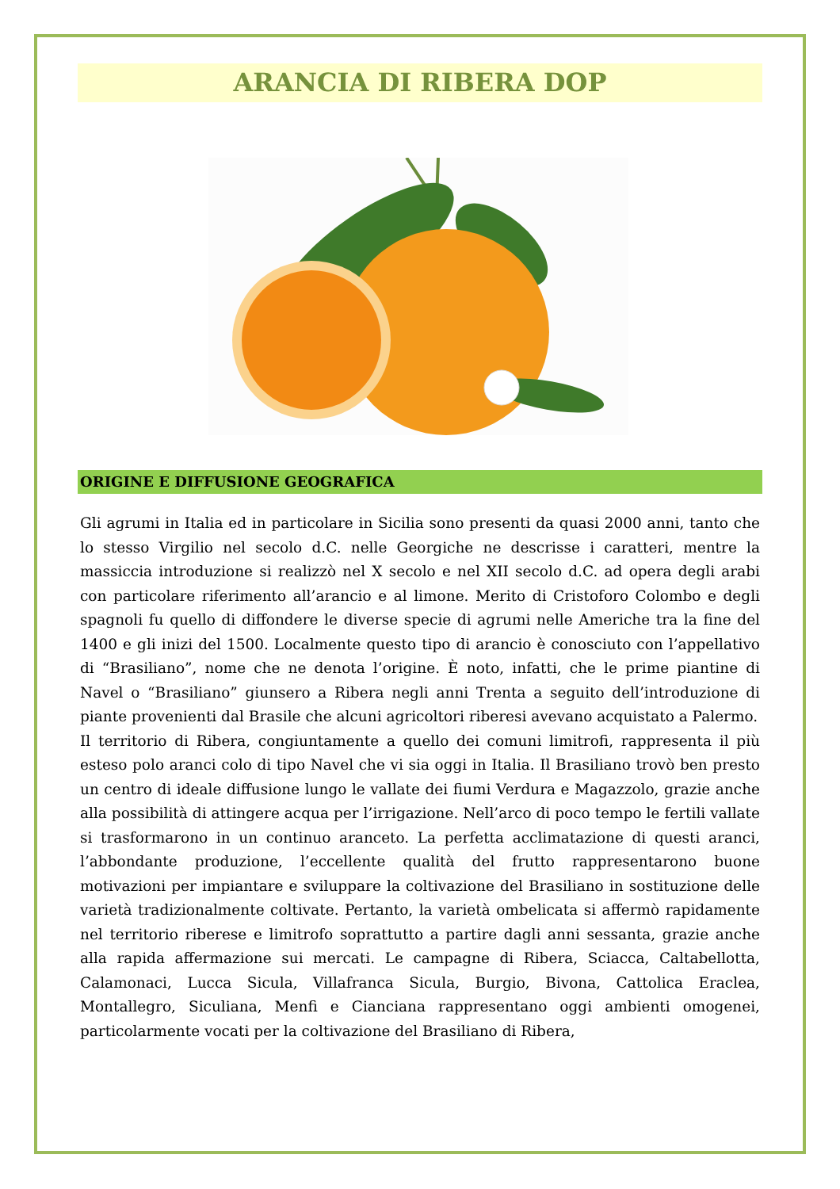ARANCIA DI RIBERA DOP
ORIGINE E DIFFUSIONE GEOGRAFICA
Gli agrumi in Italia ed in particolare in Sicilia sono presenti da quasi 2000 anni, tanto che lo stesso Virgilio nel secolo d.C. nelle Georgiche ne descrisse i caratteri, mentre la massiccia introduzione si realizzò nel X secolo e nel XII secolo d.C. ad opera degli arabi con particolare riferimento all’arancio e al limone. Merito di Cristoforo Colombo e degli spagnoli fu quello di diffondere le diverse specie di agrumi nelle Americhe tra la fine del 1400 e gli inizi del 1500. Localmente questo tipo di arancio è conosciuto con l’appellativo di “Brasiliano”, nome che ne denota l’origine. È noto, infatti, che le prime piantine di Navel o “Brasiliano” giunsero a Ribera negli anni Trenta a seguito dell’introduzione di piante provenienti dal Brasile che alcuni agricoltori riberesi avevano acquistato a Palermo.
Il territorio di Ribera, congiuntamente a quello dei comuni limitrofi, rappresenta il più esteso polo aranci colo di tipo Navel che vi sia oggi in Italia. Il Brasiliano trovò ben presto un centro di ideale diffusione lungo le vallate dei fiumi Verdura e Magazzolo, grazie anche alla possibilità di attingere acqua per l’irrigazione. Nell’arco di poco tempo le fertili vallate si trasformarono in un continuo aranceto. La perfetta acclimatazione di questi aranci, l’abbondante produzione, l’eccellente qualità del frutto rappresentarono buone motivazioni per impiantare e sviluppare la coltivazione del Brasiliano in sostituzione delle varietà tradizionalmente coltivate. Pertanto, la varietà ombelicata si affermò rapidamente nel territorio riberese e limitrofo soprattutto a partire dagli anni sessanta, grazie anche alla rapida affermazione sui mercati. Le campagne di Ribera, Sciacca, Caltabellotta, Calamonaci, Lucca Sicula, Villafranca Sicula, Burgio, Bivona, Cattolica Eraclea, Montallegro, Siculiana, Menfi e Cianciana rappresentano oggi ambienti omogenei, particolarmente vocati per la coltivazione del Brasiliano di Ribera,